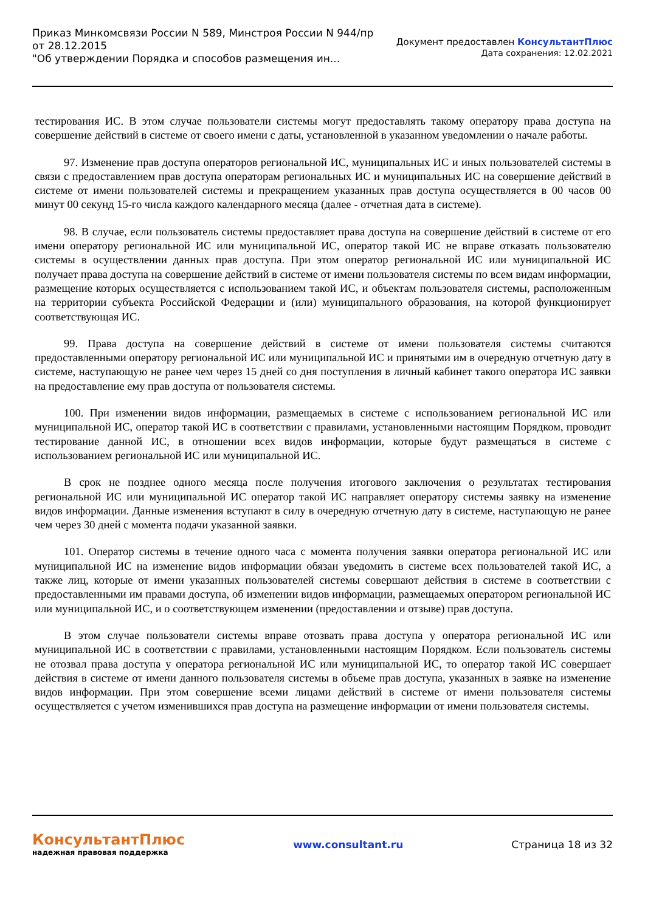Приказ Минкомсвязи России N 589, Минстроя России N 944/пр
от 28.12.2015
"Об утверждении Порядка и способов размещения ин...
Документ предоставлен КонсультантПлюс
Дата сохранения: 12.02.2021
тестирования ИС. В этом случае пользователи системы могут предоставлять такому оператору права доступа на совершение действий в системе от своего имени с даты, установленной в указанном уведомлении о начале работы.
97. Изменение прав доступа операторов региональной ИС, муниципальных ИС и иных пользователей системы в связи с предоставлением прав доступа операторам региональных ИС и муниципальных ИС на совершение действий в системе от имени пользователей системы и прекращением указанных прав доступа осуществляется в 00 часов 00 минут 00 секунд 15-го числа каждого календарного месяца (далее - отчетная дата в системе).
98. В случае, если пользователь системы предоставляет права доступа на совершение действий в системе от его имени оператору региональной ИС или муниципальной ИС, оператор такой ИС не вправе отказать пользователю системы в осуществлении данных прав доступа. При этом оператор региональной ИС или муниципальной ИС получает права доступа на совершение действий в системе от имени пользователя системы по всем видам информации, размещение которых осуществляется с использованием такой ИС, и объектам пользователя системы, расположенным на территории субъекта Российской Федерации и (или) муниципального образования, на которой функционирует соответствующая ИС.
99. Права доступа на совершение действий в системе от имени пользователя системы считаются предоставленными оператору региональной ИС или муниципальной ИС и принятыми им в очередную отчетную дату в системе, наступающую не ранее чем через 15 дней со дня поступления в личный кабинет такого оператора ИС заявки на предоставление ему прав доступа от пользователя системы.
100. При изменении видов информации, размещаемых в системе с использованием региональной ИС или муниципальной ИС, оператор такой ИС в соответствии с правилами, установленными настоящим Порядком, проводит тестирование данной ИС, в отношении всех видов информации, которые будут размещаться в системе с использованием региональной ИС или муниципальной ИС.
В срок не позднее одного месяца после получения итогового заключения о результатах тестирования региональной ИС или муниципальной ИС оператор такой ИС направляет оператору системы заявку на изменение видов информации. Данные изменения вступают в силу в очередную отчетную дату в системе, наступающую не ранее чем через 30 дней с момента подачи указанной заявки.
101. Оператор системы в течение одного часа с момента получения заявки оператора региональной ИС или муниципальной ИС на изменение видов информации обязан уведомить в системе всех пользователей такой ИС, а также лиц, которые от имени указанных пользователей системы совершают действия в системе в соответствии с предоставленными им правами доступа, об изменении видов информации, размещаемых оператором региональной ИС или муниципальной ИС, и о соответствующем изменении (предоставлении и отзыве) прав доступа.
В этом случае пользователи системы вправе отозвать права доступа у оператора региональной ИС или муниципальной ИС в соответствии с правилами, установленными настоящим Порядком. Если пользователь системы не отозвал права доступа у оператора региональной ИС или муниципальной ИС, то оператор такой ИС совершает действия в системе от имени данного пользователя системы в объеме прав доступа, указанных в заявке на изменение видов информации. При этом совершение всеми лицами действий в системе от имени пользователя системы осуществляется с учетом изменившихся прав доступа на размещение информации от имени пользователя системы.
КонсультантПлюс
надежная правовая поддержка
www.consultant.ru Страница 18 из 32